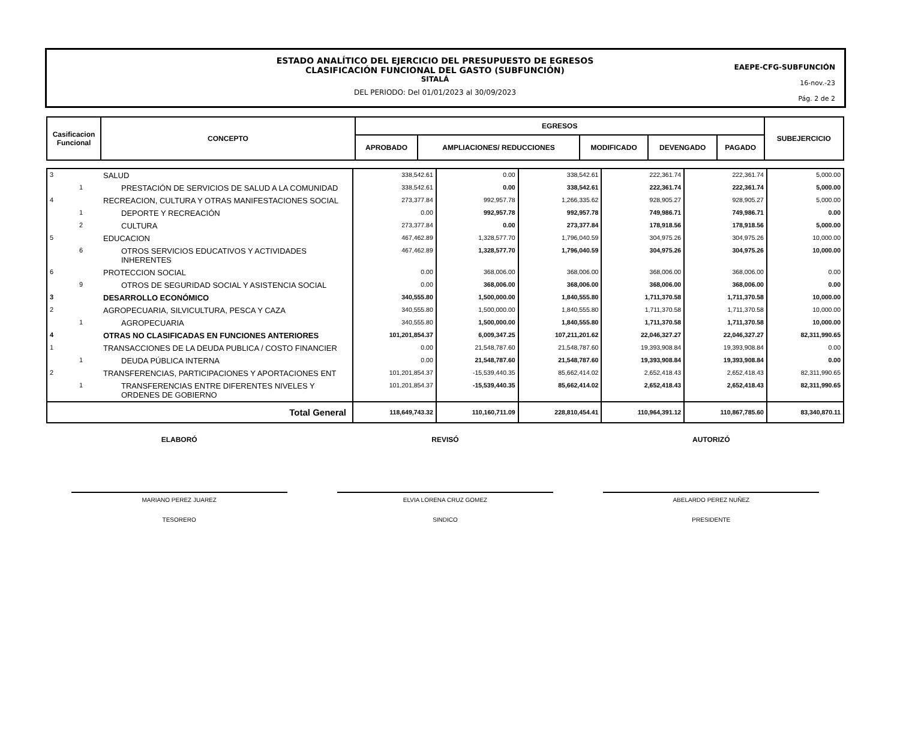ESTADO ANALÍTICO DEL EJERCICIO DEL PRESUPUESTO DE EGRESOS
CLASIFICACIÓN FUNCIONAL DEL GASTO (SUBFUNCIÓN)
SITALÁ
DEL PERIODO: Del 01/01/2023 al 30/09/2023
EAEPE-CFG-SUBFUNCIÓN
16-nov.-23
Pág. 2 de 2
| Casificacion Funcional | CONCEPTO | EGRESOS | | | | | SUBEJERCICIO |
| | | APROBADO | AMPLIACIONES/ REDUCCIONES | MODIFICADO | DEVENGADO | PAGADO | |
| 3 | | SALUD | 338,542.61 | 0.00 | 338,542.61 | 222,361.74 | 222,361.74 | 5,000.00 |
| | 1 | PRESTACIÓN DE SERVICIOS DE SALUD A LA COMUNIDAD | 338,542.61 | 0.00 | 338,542.61 | 222,361.74 | 222,361.74 | 5,000.00 |
| 4 | | RECREACION, CULTURA Y OTRAS MANIFESTACIONES SOCIAL | 273,377.84 | 992,957.78 | 1,266,335.62 | 928,905.27 | 928,905.27 | 5,000.00 |
| | 1 | DEPORTE Y RECREACIÓN | 0.00 | 992,957.78 | 992,957.78 | 749,986.71 | 749,986.71 | 0.00 |
| | 2 | CULTURA | 273,377.84 | 0.00 | 273,377.84 | 178,918.56 | 178,918.56 | 5,000.00 |
| 5 | | EDUCACION | 467,462.89 | 1,328,577.70 | 1,796,040.59 | 304,975.26 | 304,975.26 | 10,000.00 |
| | 6 | OTROS SERVICIOS EDUCATIVOS Y ACTIVIDADES INHERENTES | 467,462.89 | 1,328,577.70 | 1,796,040.59 | 304,975.26 | 304,975.26 | 10,000.00 |
| 6 | | PROTECCION SOCIAL | 0.00 | 368,006.00 | 368,006.00 | 368,006.00 | 368,006.00 | 0.00 |
| | 9 | OTROS DE SEGURIDAD SOCIAL Y ASISTENCIA SOCIAL | 0.00 | 368,006.00 | 368,006.00 | 368,006.00 | 368,006.00 | 0.00 |
| 3 | | DESARROLLO ECONÓMICO | 340,555.80 | 1,500,000.00 | 1,840,555.80 | 1,711,370.58 | 1,711,370.58 | 10,000.00 |
| 2 | | AGROPECUARIA, SILVICULTURA, PESCA Y CAZA | 340,555.80 | 1,500,000.00 | 1,840,555.80 | 1,711,370.58 | 1,711,370.58 | 10,000.00 |
| | 1 | AGROPECUARIA | 340,555.80 | 1,500,000.00 | 1,840,555.80 | 1,711,370.58 | 1,711,370.58 | 10,000.00 |
| 4 | | OTRAS NO CLASIFICADAS EN FUNCIONES ANTERIORES | 101,201,854.37 | 6,009,347.25 | 107,211,201.62 | 22,046,327.27 | 22,046,327.27 | 82,311,990.65 |
| 1 | | TRANSACCIONES DE LA DEUDA PUBLICA / COSTO FINANCIER | 0.00 | 21,548,787.60 | 21,548,787.60 | 19,393,908.84 | 19,393,908.84 | 0.00 |
| | 1 | DEUDA PÚBLICA INTERNA | 0.00 | 21,548,787.60 | 21,548,787.60 | 19,393,908.84 | 19,393,908.84 | 0.00 |
| 2 | | TRANSFERENCIAS, PARTICIPACIONES Y APORTACIONES ENT | 101,201,854.37 | -15,539,440.35 | 85,662,414.02 | 2,652,418.43 | 2,652,418.43 | 82,311,990.65 |
| | 1 | TRANSFERENCIAS ENTRE DIFERENTES NIVELES Y ORDENES DE GOBIERNO | 101,201,854.37 | -15,539,440.35 | 85,662,414.02 | 2,652,418.43 | 2,652,418.43 | 82,311,990.65 |
| Total General | | | 118,649,743.32 | 110,160,711.09 | 228,810,454.41 | 110,964,391.12 | 110,867,785.60 | 83,340,870.11 |
ELABORÓ
MARIANO PEREZ JUAREZ
TESORERO
REVISÓ
ELVIA LORENA CRUZ GOMEZ
SINDICO
AUTORIZÓ
ABELARDO PEREZ NUÑEZ
PRESIDENTE